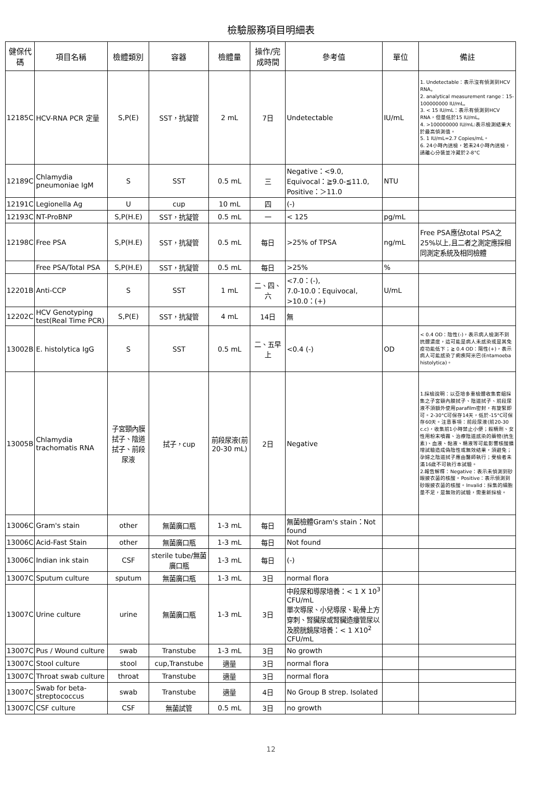檢驗服務項目明細表
| 健保代碼 | 項目名稱 | 檢體類別 | 容器 | 檢體量 | 操作/完成時間 | 參考值 | 單位 | 備註 |
| --- | --- | --- | --- | --- | --- | --- | --- | --- |
| 12185C | HCV-RNA PCR 定量 | S,P(E) | SST，抗凝管 | 2 mL | 7日 | Undetectable | IU/mL | 1. Undetectable：表示沒有偵測到HCV RNA。 2. analytical measurement range：15-100000000 IU/mL。 3. < 15 IU/mL：表示有偵測到HCV RNA，但量低於15 IU/mL。 4. >100000000 IU/mL:表示檢測結果大於最高偵測值。 5. 1 IU/mL=2.7 Copies/mL。 6. 24小時內送檢，若未24小時內送檢，請離心分裝並冷藏於2-8°C |
| 12189C | Chlamydia pneumoniae IgM | S | SST | 0.5 mL | 三 | Negative：<9.0, Equivocal：≧9.0-≦11.0, Positive：＞11.0 | NTU | |
| 12191C | Legionella Ag | U | cup | 10 mL | 四 | (-) | | |
| 12193C | NT-ProBNP | S,P(H.E) | SST，抗凝管 | 0.5 mL | 一 | < 125 | pg/mL | |
| 12198C | Free PSA | S,P(H.E) | SST，抗凝管 | 0.5 mL | 每日 | >25% of TPSA | ng/mL | Free PSA應佔total PSA之25%以上,且二者之測定應採相同測定系統及相同檢體 |
| | Free PSA/Total PSA | S,P(H.E) | SST，抗凝管 | 0.5 mL | 每日 | >25% | % | |
| 12201B | Anti-CCP | S | SST | 1 mL | 二、四、六 | <7.0：(-), 7.0-10.0：Equivocal, >10.0：(+) | U/mL | |
| 12202C | HCV Genotyping test(Real Time PCR) | S,P(E) | SST，抗凝管 | 4 mL | 14日 | 無 | | |
| 13002B | E. histolytica IgG | S | SST | 0.5 mL | 二、五早上 | <0.4 (-) | OD | < 0.4 OD：陰性(-)，表示病人檢測不到抗體濃度，這可能是病人未感染或是其免疫功能低下；≧ 0.4 OD：陽性(+)，表示病人可能感染了痢疾阿米巴(Entamoeba histolytica)。 |
| 13005B | Chlamydia trachomatis RNA | 子宮頸內膜拭子、陰道拭子、前段尿液 | 拭子，cup | 前段尿液(前20-30 mL) | 2日 | Negative | | 1.採檢說明：以亞培多重檢體收集套組採集之子宮頸內膜拭子、陰道拭子、前段尿液不須額外使用parafilm密封，有旋緊即可。2-30°C可保存14天，低於-15°C可保存60天。注意事項：前段尿液(前20-30 c.c)，收集前1小時禁止小便；殺精劑、女性用粉末噴霧、治療陰道感染的藥物(抗生素)、血液、黏液、精液等可能影響核酸擴增試驗造成偽陰性或無效結果，須避免；孕婦之陰道拭子應由醫師執行；受檢者未滿16歲不可執行本試驗。 2.報告解釋：Negative：表示未偵測到砂眼披衣菌的核酸。Positive：表示偵測到砂眼披衣菌的核酸。Invalid：採集的細胞量不足，是無效的試驗，需重新採檢。 |
| 13006C | Gram's stain | other | 無菌廣口瓶 | 1-3 mL | 每日 | 無菌檢體Gram's stain：Not found | | |
| 13006C | Acid-Fast Stain | other | 無菌廣口瓶 | 1-3 mL | 每日 | Not found | | |
| 13006C | Indian ink stain | CSF | sterile tube/無菌廣口瓶 | 1-3 mL | 每日 | (-) | | |
| 13007C | Sputum culture | sputum | 無菌廣口瓶 | 1-3 mL | 3日 | normal flora | | |
| 13007C | Urine culture | urine | 無菌廣口瓶 | 1-3 mL | 3日 | 中段尿和導尿培養：< 1 X 10<sup>3</sup> CFU/mL 單次導尿、小兒導尿、恥骨上方穿刺、腎臟尿或腎臟造瘻管尿以及膀胱鏡尿培養：< 1 X10<sup>2</sup> CFU/mL | | |
| 13007C | Pus / Wound culture | swab | Transtube | 1-3 mL | 3日 | No growth | | |
| 13007C | Stool culture | stool | cup,Transtube | 適量 | 3日 | normal flora | | |
| 13007C | Throat swab culture | throat | Transtube | 適量 | 3日 | normal flora | | |
| 13007C | Swab for beta-streptococcus | swab | Transtube | 適量 | 4日 | No Group B strep. Isolated | | |
| 13007C | CSF culture | CSF | 無菌試管 | 0.5 mL | 3日 | no growth | | |
12